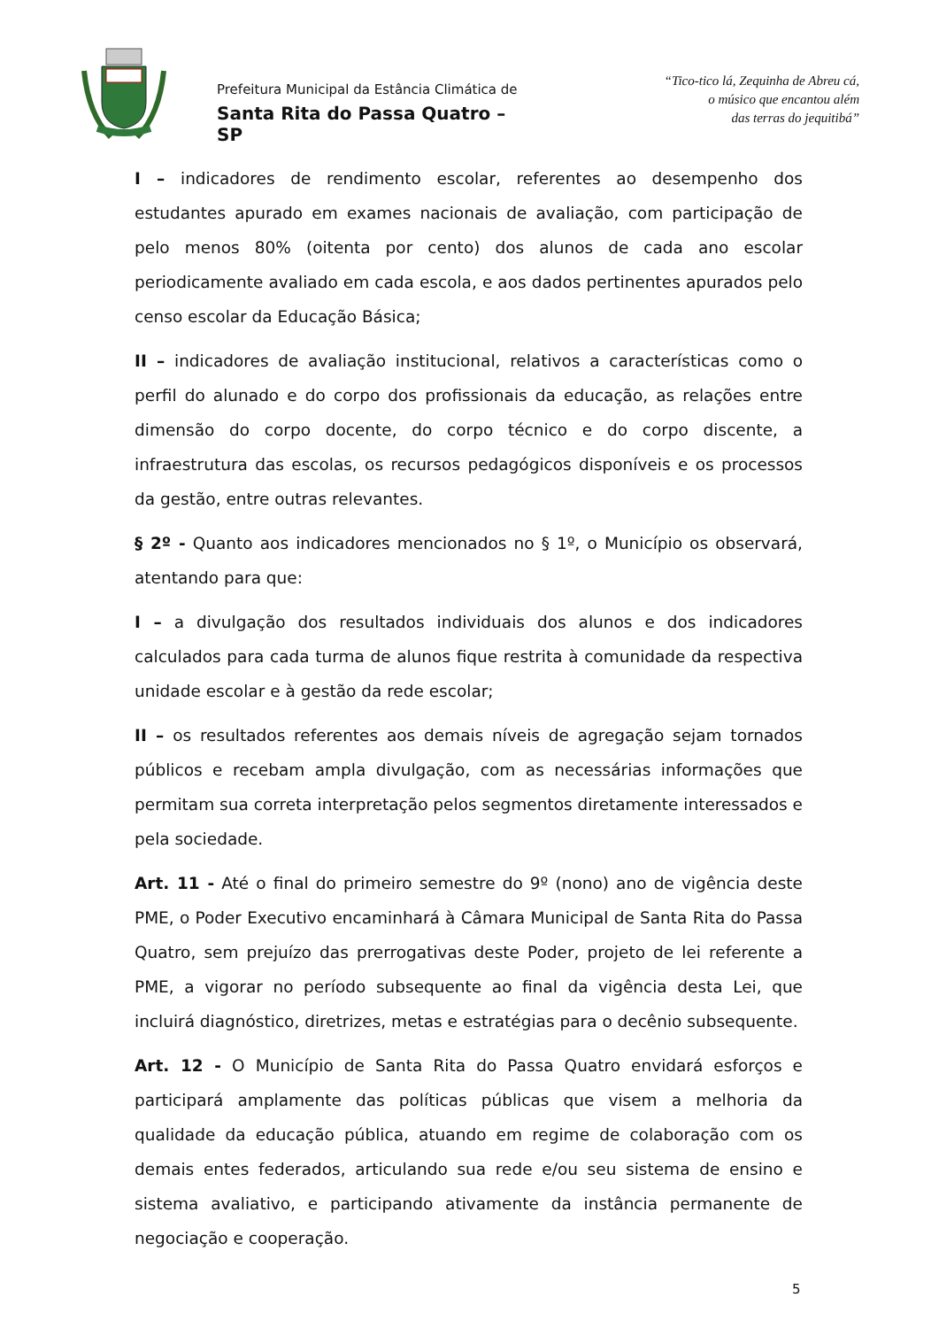Prefeitura Municipal da Estância Climática de
Santa Rita do Passa Quatro – SP
“Tico-tico lá, Zequinha de Abreu cá,
o músico que encantou além
das terras do jequitibá”
I – indicadores de rendimento escolar, referentes ao desempenho dos estudantes apurado em exames nacionais de avaliação, com participação de pelo menos 80% (oitenta por cento) dos alunos de cada ano escolar periodicamente avaliado em cada escola, e aos dados pertinentes apurados pelo censo escolar da Educação Básica;
II – indicadores de avaliação institucional, relativos a características como o perfil do alunado e do corpo dos profissionais da educação, as relações entre dimensão do corpo docente, do corpo técnico e do corpo discente, a infraestrutura das escolas, os recursos pedagógicos disponíveis e os processos da gestão, entre outras relevantes.
§ 2º - Quanto aos indicadores mencionados no § 1º, o Município os observará, atentando para que:
I – a divulgação dos resultados individuais dos alunos e dos indicadores calculados para cada turma de alunos fique restrita à comunidade da respectiva unidade escolar e à gestão da rede escolar;
II – os resultados referentes aos demais níveis de agregação sejam tornados públicos e recebam ampla divulgação, com as necessárias informações que permitam sua correta interpretação pelos segmentos diretamente interessados e pela sociedade.
Art. 11 - Até o final do primeiro semestre do 9º (nono) ano de vigência deste PME, o Poder Executivo encaminhará à Câmara Municipal de Santa Rita do Passa Quatro, sem prejuízo das prerrogativas deste Poder, projeto de lei referente a PME, a vigorar no período subsequente ao final da vigência desta Lei, que incluirá diagnóstico, diretrizes, metas e estratégias para o decênio subsequente.
Art. 12 - O Município de Santa Rita do Passa Quatro envidará esforços e participará amplamente das políticas públicas que visem a melhoria da qualidade da educação pública, atuando em regime de colaboração com os demais entes federados, articulando sua rede e/ou seu sistema de ensino e sistema avaliativo, e participando ativamente da instância permanente de negociação e cooperação.
5